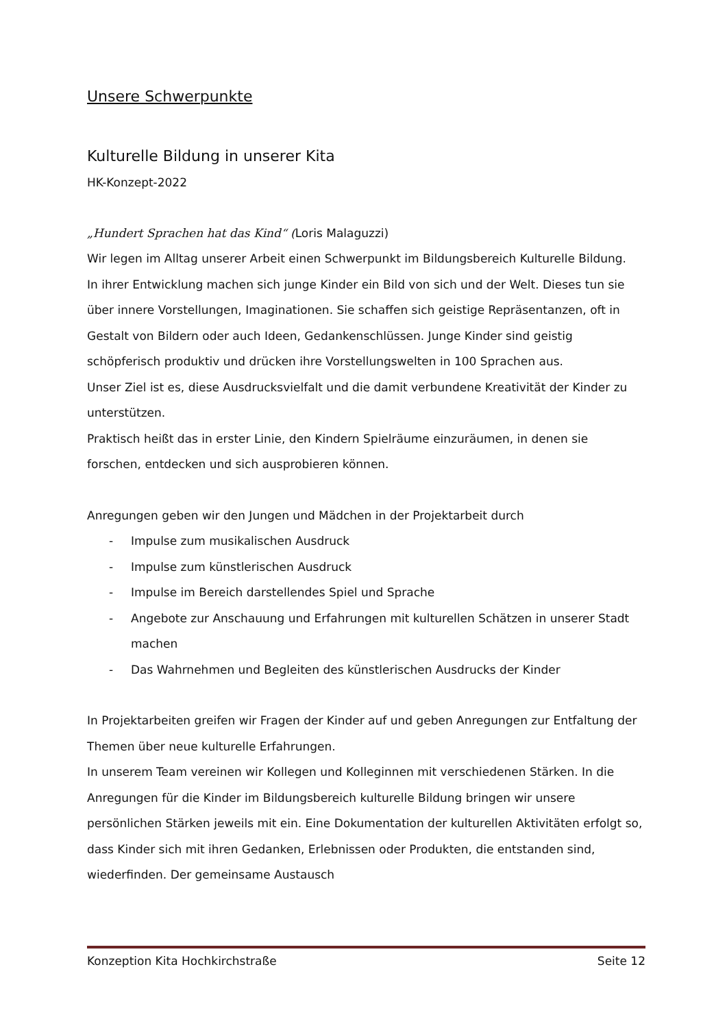Unsere Schwerpunkte
Kulturelle Bildung in unserer Kita
HK-Konzept-2022
„Hundert Sprachen hat das Kind“ (Loris Malaguzzi)
Wir legen im Alltag unserer Arbeit einen Schwerpunkt im Bildungsbereich Kulturelle Bildung.
In ihrer Entwicklung machen sich junge Kinder ein Bild von sich und der Welt. Dieses tun sie über innere Vorstellungen, Imaginationen. Sie schaffen sich geistige Repräsentanzen, oft in Gestalt von Bildern oder auch Ideen, Gedankenschlüssen. Junge Kinder sind geistig schöpferisch produktiv und drücken ihre Vorstellungswelten in 100 Sprachen aus.
Unser Ziel ist es, diese Ausdrucksvielfalt und die damit verbundene Kreativität der Kinder zu unterstützen.
Praktisch heißt das in erster Linie, den Kindern Spielräume einzuräumen, in denen sie forschen, entdecken und sich ausprobieren können.
Anregungen geben wir den Jungen und Mädchen in der Projektarbeit durch
- Impulse zum musikalischen Ausdruck
- Impulse zum künstlerischen Ausdruck
- Impulse im Bereich darstellendes Spiel und Sprache
- Angebote zur Anschauung und Erfahrungen mit kulturellen Schätzen in unserer Stadt machen
- Das Wahrnehmen und Begleiten des künstlerischen Ausdrucks der Kinder
In Projektarbeiten greifen wir Fragen der Kinder auf und geben Anregungen zur Entfaltung der Themen über neue kulturelle Erfahrungen.
In unserem Team vereinen wir Kollegen und Kolleginnen mit verschiedenen Stärken. In die Anregungen für die Kinder im Bildungsbereich kulturelle Bildung bringen wir unsere persönlichen Stärken jeweils mit ein. Eine Dokumentation der kulturellen Aktivitäten erfolgt so, dass Kinder sich mit ihren Gedanken, Erlebnissen oder Produkten, die entstanden sind, wiederfinden. Der gemeinsame Austausch
Konzeption Kita Hochkirchstraße Seite 12